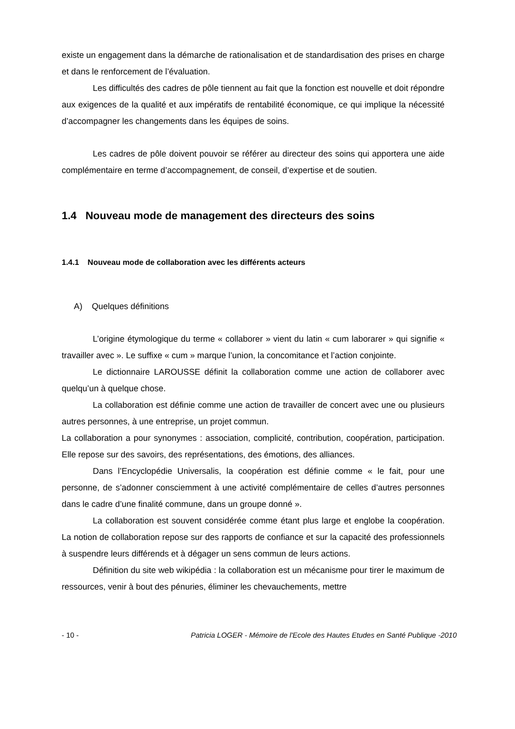existe un engagement dans la démarche de rationalisation et de standardisation des prises en charge et dans le renforcement de l’évaluation.
Les difficultés des cadres de pôle tiennent au fait que la fonction est nouvelle et doit répondre aux exigences de la qualité et aux impératifs de rentabilité économique, ce qui implique la nécessité d’accompagner les changements dans les équipes de soins.
Les cadres de pôle doivent pouvoir se référer au directeur des soins qui apportera une aide complémentaire en terme d’accompagnement, de conseil, d’expertise et de soutien.
1.4 Nouveau mode de management des directeurs des soins
1.4.1 Nouveau mode de collaboration avec les différents acteurs
A) Quelques définitions
L’origine étymologique du terme « collaborer » vient du latin « cum laborarer » qui signifie « travailler avec ». Le suffixe « cum » marque l’union, la concomitance et l’action conjointe.
Le dictionnaire LAROUSSE définit la collaboration comme une action de collaborer avec quelqu’un à quelque chose.
La collaboration est définie comme une action de travailler de concert avec une ou plusieurs autres personnes, à une entreprise, un projet commun.
La collaboration a pour synonymes : association, complicité, contribution, coopération, participation. Elle repose sur des savoirs, des représentations, des émotions, des alliances.
Dans l’Encyclopédie Universalis, la coopération est définie comme « le fait, pour une personne, de s’adonner consciemment à une activité complémentaire de celles d’autres personnes dans le cadre d’une finalité commune, dans un groupe donné ».
La collaboration est souvent considérée comme étant plus large et englobe la coopération. La notion de collaboration repose sur des rapports de confiance et sur la capacité des professionnels à suspendre leurs différends et à dégager un sens commun de leurs actions.
Définition du site web wikipédia : la collaboration est un mécanisme pour tirer le maximum de ressources, venir à bout des pénuries, éliminer les chevauchements, mettre
- 10 - Patricia LOGER - Mémoire de l'Ecole des Hautes Etudes en Santé Publique -2010